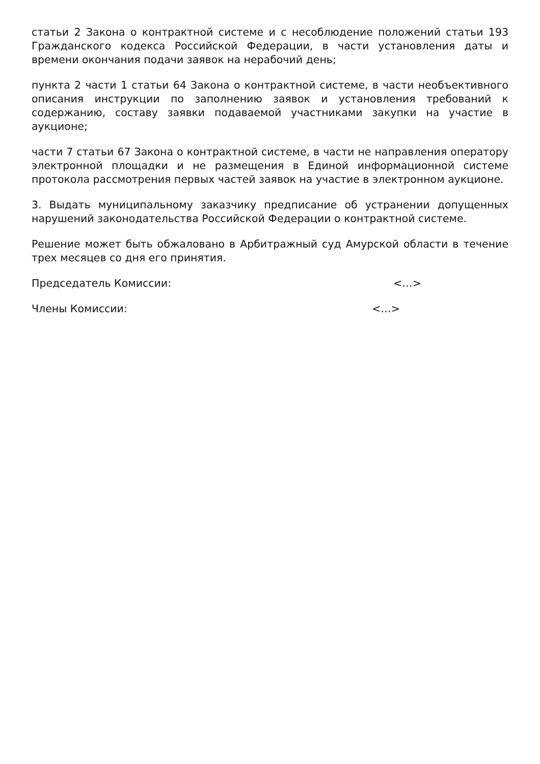статьи 2 Закона о контрактной системе и с несоблюдение положений статьи 193 Гражданского кодекса Российской Федерации, в части установления даты и времени окончания подачи заявок на нерабочий день;
пункта 2 части 1 статьи 64 Закона о контрактной системе, в части необъективного описания инструкции по заполнению заявок и установления требований к содержанию, составу заявки подаваемой участниками закупки на участие в аукционе;
части 7 статьи 67 Закона о контрактной системе, в части не направления оператору электронной площадки и не размещения в Единой информационной системе протокола рассмотрения первых частей заявок на участие в электронном аукционе.
3. Выдать муниципальному заказчику предписание об устранении допущенных нарушений законодательства Российской Федерации о контрактной системе.
Решение может быть обжаловано в Арбитражный суд Амурской области в течение трех месяцев со дня его принятия.
Председатель Комиссии: <…>
Члены Комиссии: <…>